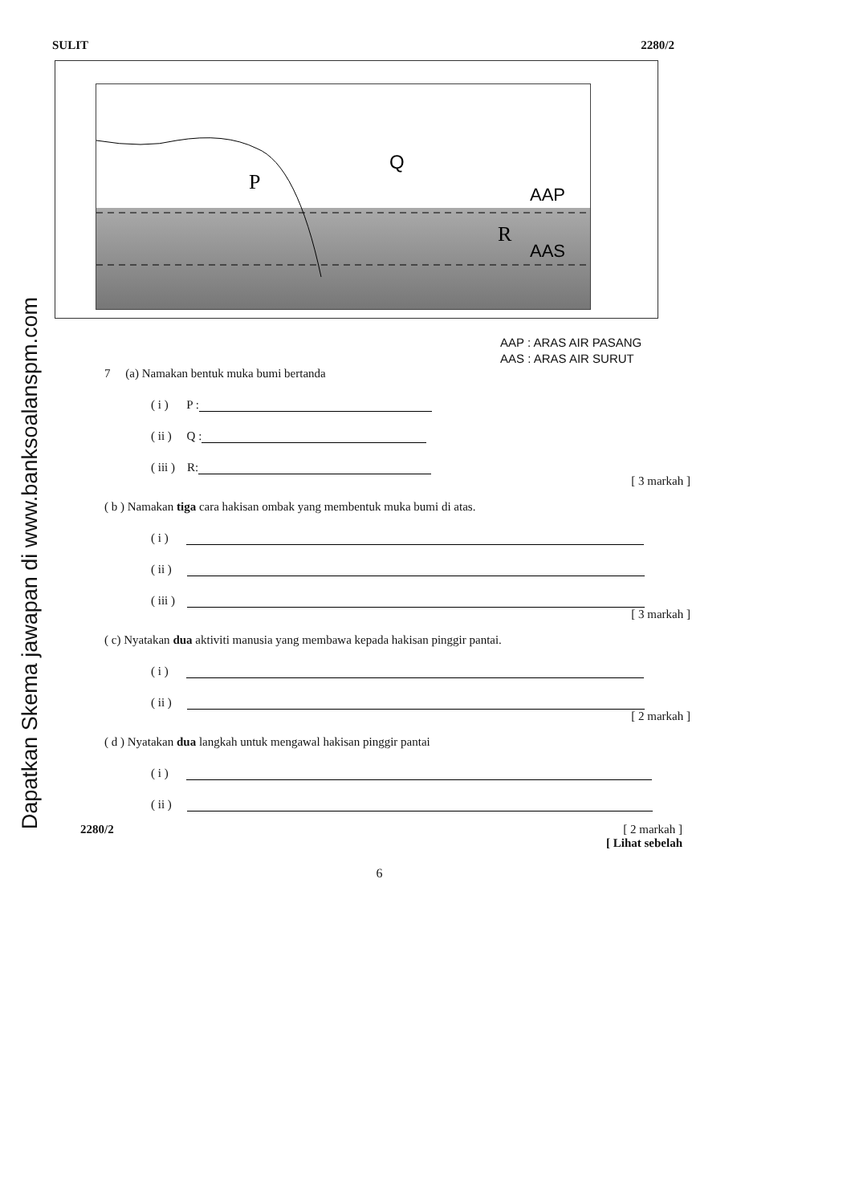Dapatkan Skema jawapan di www.banksoalanspm.com
SULIT 2280/2
P
Q
R
AAP
AAS
AAP : ARAS AIR PASANG
AAS : ARAS AIR SURUT
7 (a) Namakan bentuk muka bumi bertanda
( i ) P :
( ii ) Q :
( iii ) R:
[ 3 markah ]
( b ) Namakan tiga cara hakisan ombak yang membentuk muka bumi di atas.
( i )
( ii )
( iii )
[ 3 markah ]
( c) Nyatakan dua aktiviti manusia yang membawa kepada hakisan pinggir pantai.
( i )
( ii )
[ 2 markah ]
( d ) Nyatakan dua langkah untuk mengawal hakisan pinggir pantai
( i )
( ii )
2280/2 [ 2 markah ]
[ Lihat sebelah
6